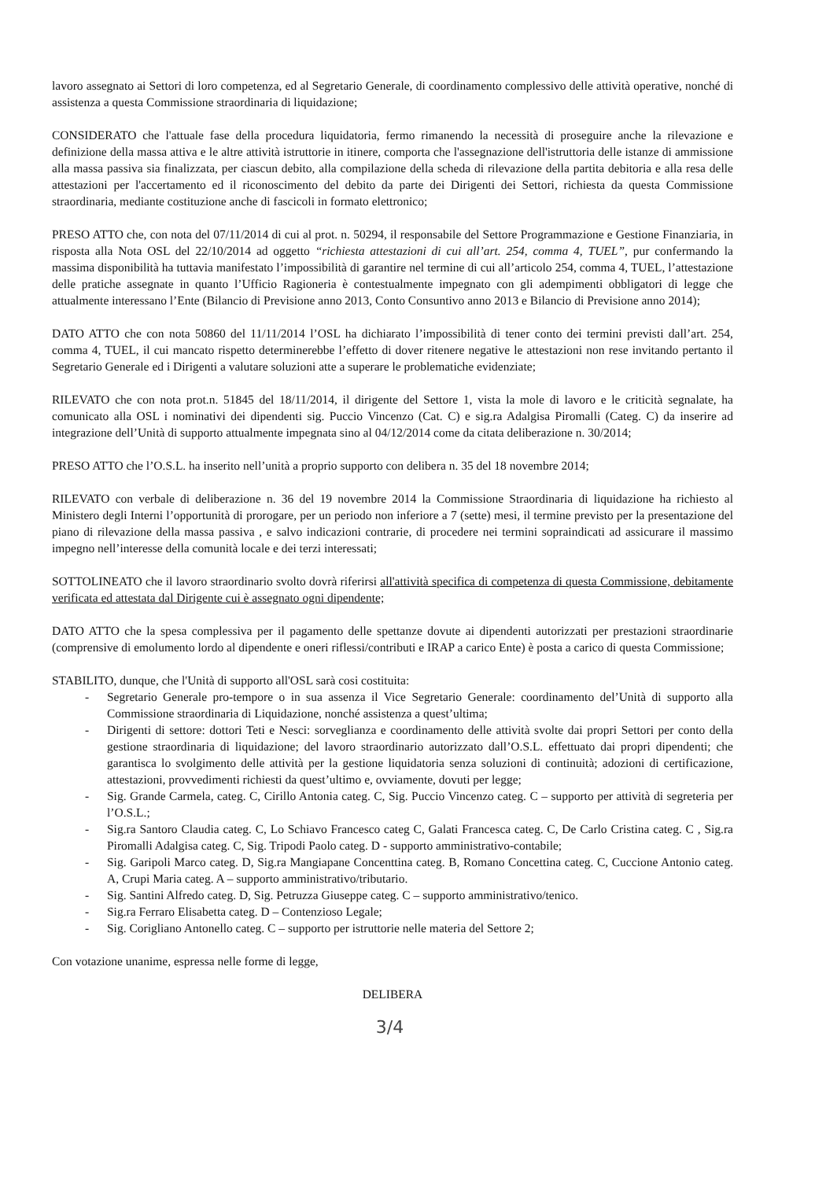lavoro assegnato ai Settori di loro competenza, ed al Segretario Generale, di coordinamento complessivo delle attività operative, nonché di assistenza a questa Commissione straordinaria di liquidazione;
CONSIDERATO che l'attuale fase della procedura liquidatoria, fermo rimanendo la necessità di proseguire anche la rilevazione e definizione della massa attiva e le altre attività istruttorie in itinere, comporta che l'assegnazione dell'istruttoria delle istanze di ammissione alla massa passiva sia finalizzata, per ciascun debito, alla compilazione della scheda di rilevazione della partita debitoria e alla resa delle attestazioni per l'accertamento ed il riconoscimento del debito da parte dei Dirigenti dei Settori, richiesta da questa Commissione straordinaria, mediante costituzione anche di fascicoli in formato elettronico;
PRESO ATTO che, con nota del 07/11/2014 di cui al prot. n. 50294, il responsabile del Settore Programmazione e Gestione Finanziaria, in risposta alla Nota OSL del 22/10/2014 ad oggetto “richiesta attestazioni di cui all’art. 254, comma 4, TUEL”, pur confermando la massima disponibilità ha tuttavia manifestato l’impossibilità di garantire nel termine di cui all’articolo 254, comma 4, TUEL, l’attestazione delle pratiche assegnate in quanto l’Ufficio Ragioneria è contestualmente impegnato con gli adempimenti obbligatori di legge che attualmente interessano l’Ente (Bilancio di Previsione anno 2013, Conto Consuntivo anno 2013 e Bilancio di Previsione anno 2014);
DATO ATTO che con nota 50860 del 11/11/2014 l’OSL ha dichiarato l’impossibilità di tener conto dei termini previsti dall’art. 254, comma 4, TUEL, il cui mancato rispetto determinerebbe l’effetto di dover ritenere negative le attestazioni non rese invitando pertanto il Segretario Generale ed i Dirigenti a valutare soluzioni atte a superare le problematiche evidenziate;
RILEVATO che con nota prot.n. 51845 del 18/11/2014, il dirigente del Settore 1, vista la mole di lavoro e le criticità segnalate, ha comunicato alla OSL i nominativi dei dipendenti sig. Puccio Vincenzo (Cat. C) e sig.ra Adalgisa Piromalli (Categ. C) da inserire ad integrazione dell’Unità di supporto attualmente impegnata sino al 04/12/2014 come da citata deliberazione n. 30/2014;
PRESO ATTO che l’O.S.L. ha inserito nell’unità a proprio supporto con delibera n. 35 del 18 novembre 2014;
RILEVATO con verbale di deliberazione n. 36 del 19 novembre 2014 la Commissione Straordinaria di liquidazione ha richiesto al Ministero degli Interni l’opportunità di prorogare, per un periodo non inferiore a 7 (sette) mesi, il termine previsto per la presentazione del piano di rilevazione della massa passiva , e salvo indicazioni contrarie, di procedere nei termini sopraindicati ad assicurare il massimo impegno nell’interesse della comunità locale e dei terzi interessati;
SOTTOLINEATO che il lavoro straordinario svolto dovrà riferirsi all'attività specifica di competenza di questa Commissione, debitamente verificata ed attestata dal Dirigente cui è assegnato ogni dipendente;
DATO ATTO che la spesa complessiva per il pagamento delle spettanze dovute ai dipendenti autorizzati per prestazioni straordinarie (comprensive di emolumento lordo al dipendente e oneri riflessi/contributi e IRAP a carico Ente) è posta a carico di questa Commissione;
STABILITO, dunque, che l'Unità di supporto all'OSL sarà cosi costituita:
- Segretario Generale pro-tempore o in sua assenza il Vice Segretario Generale: coordinamento del’Unità di supporto alla Commissione straordinaria di Liquidazione, nonché assistenza a quest’ultima;
- Dirigenti di settore: dottori Teti e Nesci: sorveglianza e coordinamento delle attività svolte dai propri Settori per conto della gestione straordinaria di liquidazione; del lavoro straordinario autorizzato dall’O.S.L. effettuato dai propri dipendenti; che garantisca lo svolgimento delle attività per la gestione liquidatoria senza soluzioni di continuità; adozioni di certificazione, attestazioni, provvedimenti richiesti da quest’ultimo e, ovviamente, dovuti per legge;
- Sig. Grande Carmela, categ. C, Cirillo Antonia categ. C, Sig. Puccio Vincenzo categ. C – supporto per attività di segreteria per l’O.S.L.;
- Sig.ra Santoro Claudia categ. C, Lo Schiavo Francesco categ C, Galati Francesca categ. C, De Carlo Cristina categ. C , Sig.ra Piromalli Adalgisa categ. C, Sig. Tripodi Paolo categ. D - supporto amministrativo-contabile;
- Sig. Garipoli Marco categ. D, Sig.ra Mangiapane Concenttina categ. B, Romano Concettina categ. C, Cuccione Antonio categ. A, Crupi Maria categ. A – supporto amministrativo/tributario.
- Sig. Santini Alfredo categ. D, Sig. Petruzza Giuseppe categ. C – supporto amministrativo/tenico.
- Sig.ra Ferraro Elisabetta categ. D – Contenzioso Legale;
- Sig. Corigliano Antonello categ. C – supporto per istruttorie nelle materia del Settore 2;
Con votazione unanime, espressa nelle forme di legge,
DELIBERA
3/4